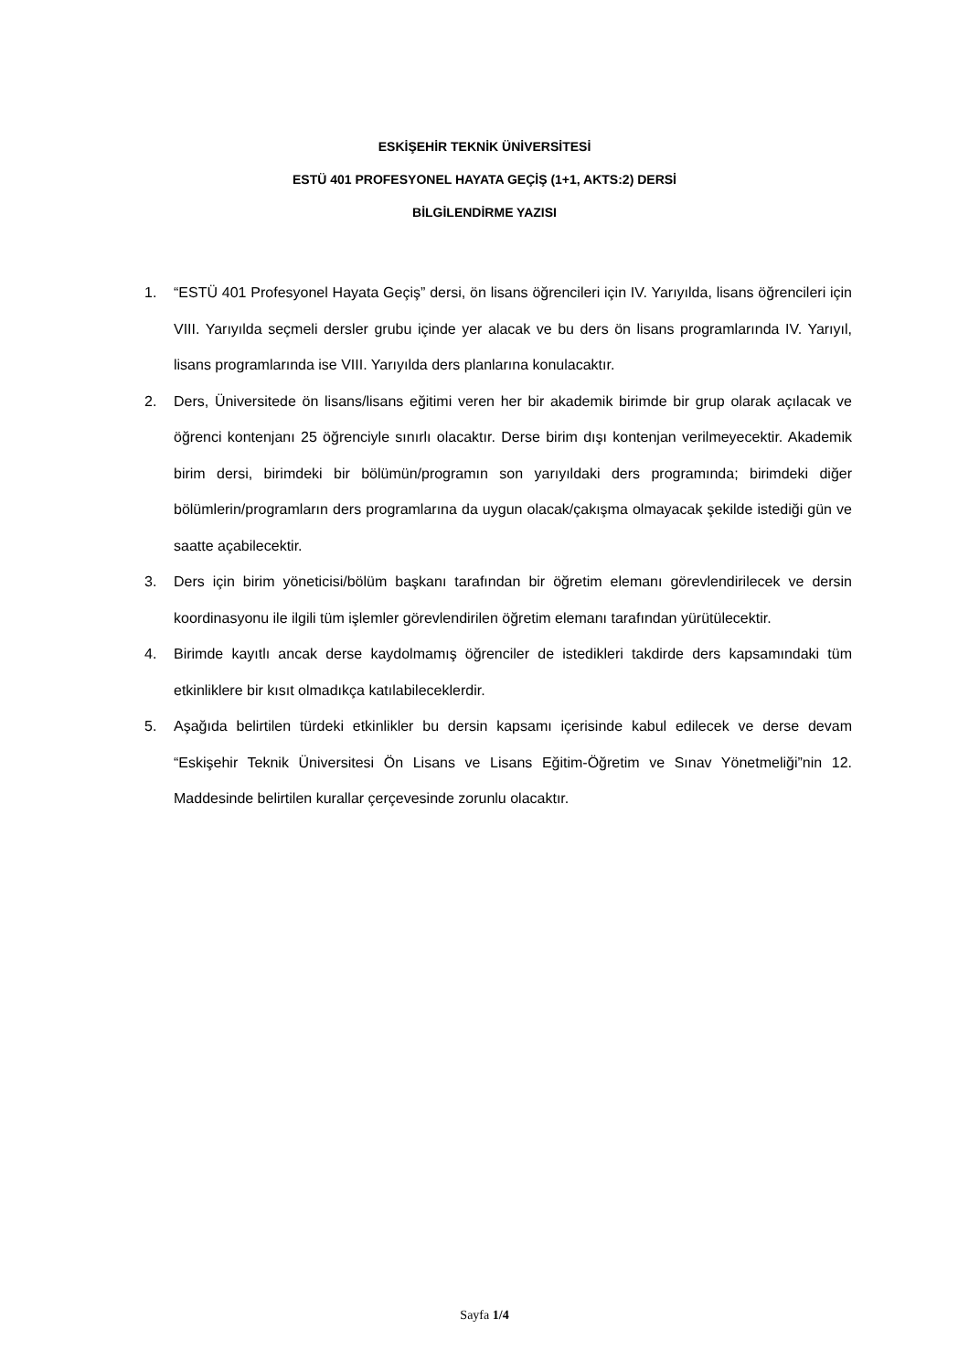ESKİŞEHİR TEKNİK ÜNİVERSİTESİ
ESTÜ 401 PROFESYONEL HAYATA GEÇİŞ (1+1, AKTS:2) DERSİ
BİLGİLENDİRME YAZISI
1. “ESTÜ 401 Profesyonel Hayata Geçiş” dersi, ön lisans öğrencileri için IV. Yarıyılda, lisans öğrencileri için VIII. Yarıyılda seçmeli dersler grubu içinde yer alacak ve bu ders ön lisans programlarında IV. Yarıyıl, lisans programlarında ise VIII. Yarıyılda ders planlarına konulacaktır.
2. Ders, Üniversitede ön lisans/lisans eğitimi veren her bir akademik birimde bir grup olarak açılacak ve öğrenci kontenjanı 25 öğrenciyle sınırlı olacaktır. Derse birim dışı kontenjan verilmeyecektir. Akademik birim dersi, birimdeki bir bölümün/programın son yarıyıldaki ders programında; birimdeki diğer bölümlerin/programların ders programlarına da uygun olacak/çakışma olmayacak şekilde istediği gün ve saatte açabilecektir.
3. Ders için birim yöneticisi/bölüm başkanı tarafından bir öğretim elemanı görevlendirilecek ve dersin koordinasyonu ile ilgili tüm işlemler görevlendirilen öğretim elemanı tarafından yürütülecektir.
4. Birimde kayıtlı ancak derse kaydolmamış öğrenciler de istedikleri takdirde ders kapsamındaki tüm etkinliklere bir kısıt olmadıkça katılabileceklerdir.
5. Aşağıda belirtilen türdeki etkinlikler bu dersin kapsamı içerisinde kabul edilecek ve derse devam “Eskişehir Teknik Üniversitesi Ön Lisans ve Lisans Eğitim-Öğretim ve Sınav Yönetmeliği”nin 12. Maddesinde belirtilen kurallar çerçevesinde zorunlu olacaktır.
Sayfa 1/4